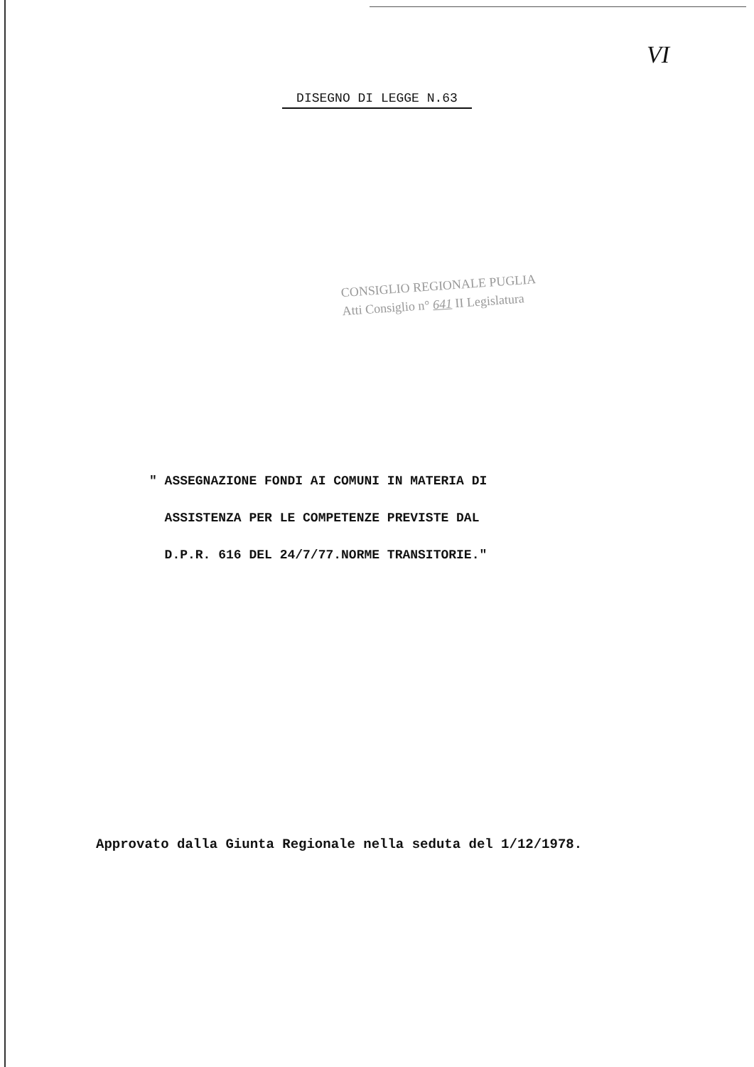VI
DISEGNO DI LEGGE N.63
CONSIGLIO REGIONALE PUGLIA
Atti Consiglio n° 641 II Legislatura
" ASSEGNAZIONE FONDI AI COMUNI IN MATERIA DI
ASSISTENZA PER LE COMPETENZE PREVISTE DAL
D.P.R. 616 DEL 24/7/77.NORME TRANSITORIE."
Approvato dalla Giunta Regionale nella seduta del 1/12/1978.